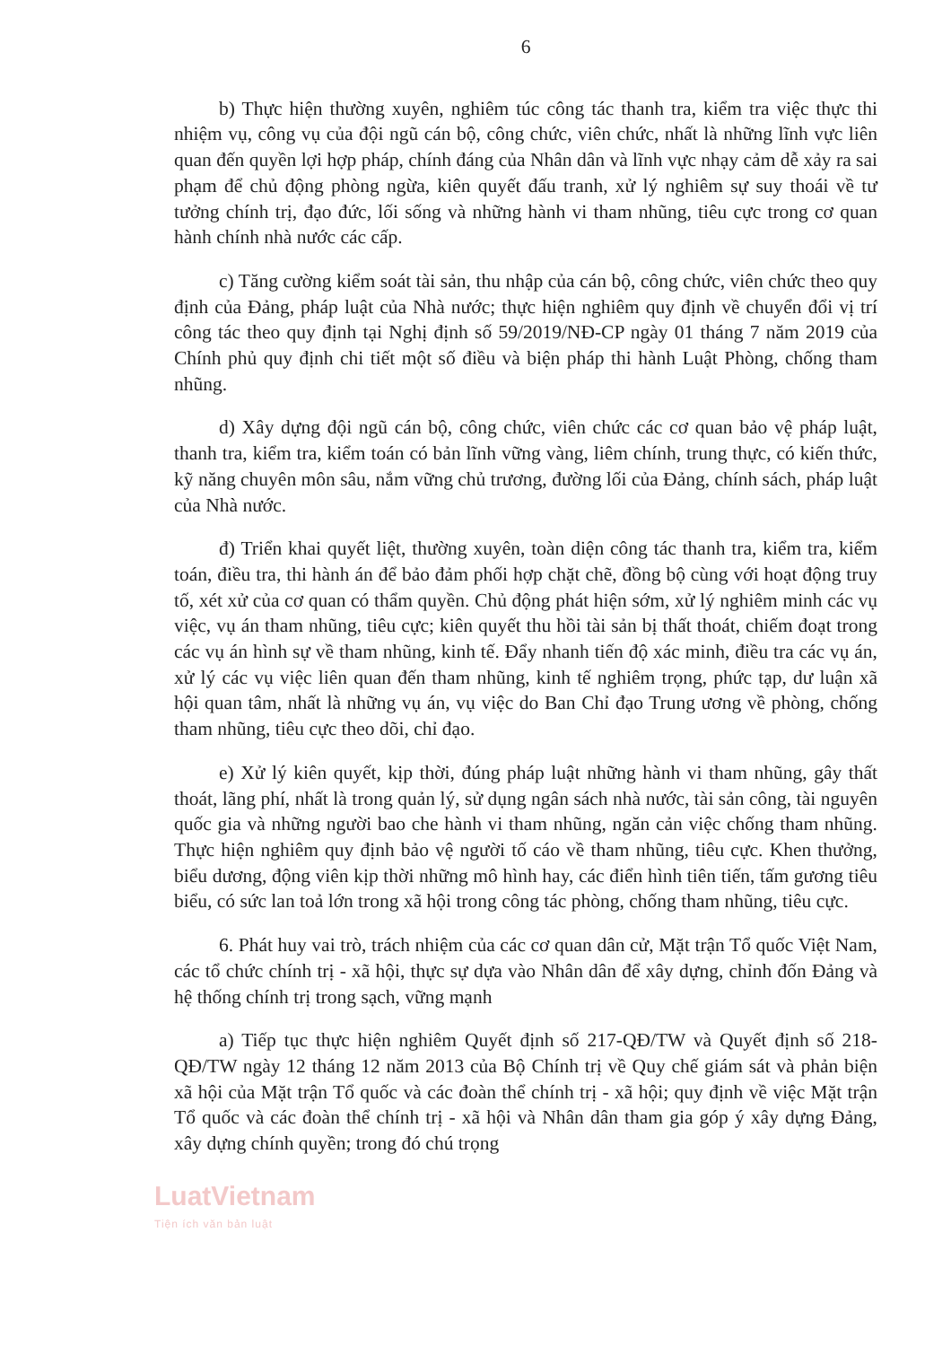6
b) Thực hiện thường xuyên, nghiêm túc công tác thanh tra, kiểm tra việc thực thi nhiệm vụ, công vụ của đội ngũ cán bộ, công chức, viên chức, nhất là những lĩnh vực liên quan đến quyền lợi hợp pháp, chính đáng của Nhân dân và lĩnh vực nhạy cảm dễ xảy ra sai phạm để chủ động phòng ngừa, kiên quyết đấu tranh, xử lý nghiêm sự suy thoái về tư tưởng chính trị, đạo đức, lối sống và những hành vi tham nhũng, tiêu cực trong cơ quan hành chính nhà nước các cấp.
c) Tăng cường kiểm soát tài sản, thu nhập của cán bộ, công chức, viên chức theo quy định của Đảng, pháp luật của Nhà nước; thực hiện nghiêm quy định về chuyển đổi vị trí công tác theo quy định tại Nghị định số 59/2019/NĐ-CP ngày 01 tháng 7 năm 2019 của Chính phủ quy định chi tiết một số điều và biện pháp thi hành Luật Phòng, chống tham nhũng.
d) Xây dựng đội ngũ cán bộ, công chức, viên chức các cơ quan bảo vệ pháp luật, thanh tra, kiểm tra, kiểm toán có bản lĩnh vững vàng, liêm chính, trung thực, có kiến thức, kỹ năng chuyên môn sâu, nắm vững chủ trương, đường lối của Đảng, chính sách, pháp luật của Nhà nước.
đ) Triển khai quyết liệt, thường xuyên, toàn diện công tác thanh tra, kiểm tra, kiểm toán, điều tra, thi hành án để bảo đảm phối hợp chặt chẽ, đồng bộ cùng với hoạt động truy tố, xét xử của cơ quan có thẩm quyền. Chủ động phát hiện sớm, xử lý nghiêm minh các vụ việc, vụ án tham nhũng, tiêu cực; kiên quyết thu hồi tài sản bị thất thoát, chiếm đoạt trong các vụ án hình sự về tham nhũng, kinh tế. Đẩy nhanh tiến độ xác minh, điều tra các vụ án, xử lý các vụ việc liên quan đến tham nhũng, kinh tế nghiêm trọng, phức tạp, dư luận xã hội quan tâm, nhất là những vụ án, vụ việc do Ban Chỉ đạo Trung ương về phòng, chống tham nhũng, tiêu cực theo dõi, chỉ đạo.
e) Xử lý kiên quyết, kịp thời, đúng pháp luật những hành vi tham nhũng, gây thất thoát, lãng phí, nhất là trong quản lý, sử dụng ngân sách nhà nước, tài sản công, tài nguyên quốc gia và những người bao che hành vi tham nhũng, ngăn cản việc chống tham nhũng. Thực hiện nghiêm quy định bảo vệ người tố cáo về tham nhũng, tiêu cực. Khen thưởng, biểu dương, động viên kịp thời những mô hình hay, các điển hình tiên tiến, tấm gương tiêu biểu, có sức lan toả lớn trong xã hội trong công tác phòng, chống tham nhũng, tiêu cực.
6. Phát huy vai trò, trách nhiệm của các cơ quan dân cử, Mặt trận Tổ quốc Việt Nam, các tổ chức chính trị - xã hội, thực sự dựa vào Nhân dân để xây dựng, chỉnh đốn Đảng và hệ thống chính trị trong sạch, vững mạnh
a) Tiếp tục thực hiện nghiêm Quyết định số 217-QĐ/TW và Quyết định số 218-QĐ/TW ngày 12 tháng 12 năm 2013 của Bộ Chính trị về Quy chế giám sát và phản biện xã hội của Mặt trận Tổ quốc và các đoàn thể chính trị - xã hội; quy định về việc Mặt trận Tổ quốc và các đoàn thể chính trị - xã hội và Nhân dân tham gia góp ý xây dựng Đảng, xây dựng chính quyền; trong đó chú trọng
LuatVietnam
Tiện ích văn bản luật